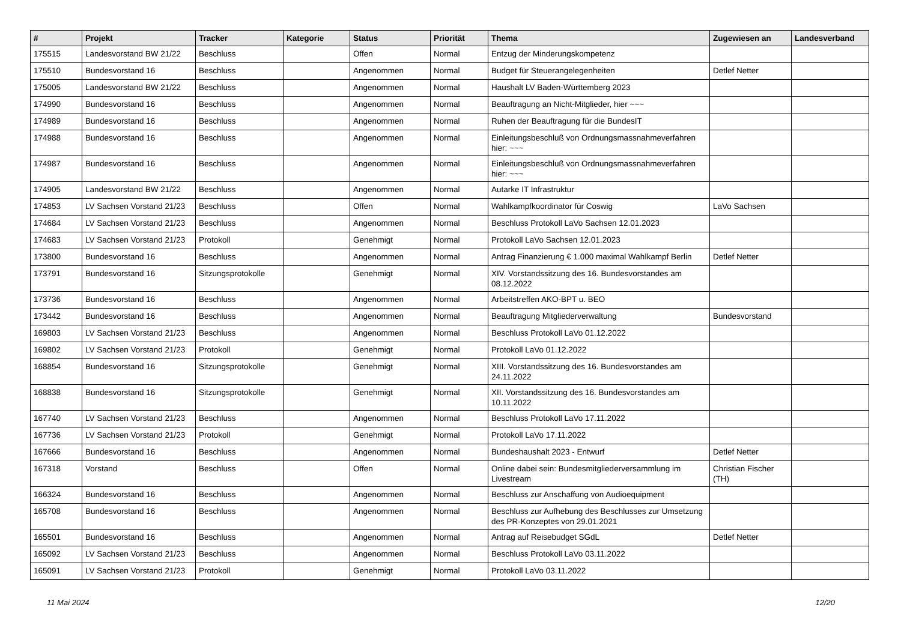| # | Projekt | Tracker | Kategorie | Status | Priorität | Thema | Zugewiesen an | Landesverband |
| --- | --- | --- | --- | --- | --- | --- | --- | --- |
| 175515 | Landesvorstand BW 21/22 | Beschluss | | Offen | Normal | Entzug der Minderungskompetenz | | |
| 175510 | Bundesvorstand 16 | Beschluss | | Angenommen | Normal | Budget für Steuerangelegenheiten | Detlef Netter | |
| 175005 | Landesvorstand BW 21/22 | Beschluss | | Angenommen | Normal | Haushalt LV Baden-Württemberg 2023 | | |
| 174990 | Bundesvorstand 16 | Beschluss | | Angenommen | Normal | Beauftragung an Nicht-Mitglieder, hier ~~~ | | |
| 174989 | Bundesvorstand 16 | Beschluss | | Angenommen | Normal | Ruhen der Beauftragung für die BundesIT | | |
| 174988 | Bundesvorstand 16 | Beschluss | | Angenommen | Normal | Einleitungsbeschluß von Ordnungsmassnahmeverfahren hier: ~~~ | | |
| 174987 | Bundesvorstand 16 | Beschluss | | Angenommen | Normal | Einleitungsbeschluß von Ordnungsmassnahmeverfahren hier: ~~~ | | |
| 174905 | Landesvorstand BW 21/22 | Beschluss | | Angenommen | Normal | Autarke IT Infrastruktur | | |
| 174853 | LV Sachsen Vorstand 21/23 | Beschluss | | Offen | Normal | Wahlkampfkoordinator für Coswig | LaVo Sachsen | |
| 174684 | LV Sachsen Vorstand 21/23 | Beschluss | | Angenommen | Normal | Beschluss Protokoll LaVo Sachsen 12.01.2023 | | |
| 174683 | LV Sachsen Vorstand 21/23 | Protokoll | | Genehmigt | Normal | Protokoll LaVo Sachsen 12.01.2023 | | |
| 173800 | Bundesvorstand 16 | Beschluss | | Angenommen | Normal | Antrag Finanzierung € 1.000 maximal Wahlkampf Berlin | Detlef Netter | |
| 173791 | Bundesvorstand 16 | Sitzungsprotokolle | | Genehmigt | Normal | XIV. Vorstandssitzung des 16. Bundesvorstandes am 08.12.2022 | | |
| 173736 | Bundesvorstand 16 | Beschluss | | Angenommen | Normal | Arbeitstreffen AKO-BPT u. BEO | | |
| 173442 | Bundesvorstand 16 | Beschluss | | Angenommen | Normal | Beauftragung Mitgliederverwaltung | Bundesvorstand | |
| 169803 | LV Sachsen Vorstand 21/23 | Beschluss | | Angenommen | Normal | Beschluss Protokoll LaVo 01.12.2022 | | |
| 169802 | LV Sachsen Vorstand 21/23 | Protokoll | | Genehmigt | Normal | Protokoll LaVo 01.12.2022 | | |
| 168854 | Bundesvorstand 16 | Sitzungsprotokolle | | Genehmigt | Normal | XIII. Vorstandssitzung des 16. Bundesvorstandes am 24.11.2022 | | |
| 168838 | Bundesvorstand 16 | Sitzungsprotokolle | | Genehmigt | Normal | XII. Vorstandssitzung des 16. Bundesvorstandes am 10.11.2022 | | |
| 167740 | LV Sachsen Vorstand 21/23 | Beschluss | | Angenommen | Normal | Beschluss Protokoll LaVo 17.11.2022 | | |
| 167736 | LV Sachsen Vorstand 21/23 | Protokoll | | Genehmigt | Normal | Protokoll LaVo 17.11.2022 | | |
| 167666 | Bundesvorstand 16 | Beschluss | | Angenommen | Normal | Bundeshaushalt 2023 - Entwurf | Detlef Netter | |
| 167318 | Vorstand | Beschluss | | Offen | Normal | Online dabei sein: Bundesmitgliederversammlung im Livestream | Christian Fischer (TH) | |
| 166324 | Bundesvorstand 16 | Beschluss | | Angenommen | Normal | Beschluss zur Anschaffung von Audioequipment | | |
| 165708 | Bundesvorstand 16 | Beschluss | | Angenommen | Normal | Beschluss zur Aufhebung des Beschlusses zur Umsetzung des PR-Konzeptes von 29.01.2021 | | |
| 165501 | Bundesvorstand 16 | Beschluss | | Angenommen | Normal | Antrag auf Reisebudget SGdL | Detlef Netter | |
| 165092 | LV Sachsen Vorstand 21/23 | Beschluss | | Angenommen | Normal | Beschluss Protokoll LaVo 03.11.2022 | | |
| 165091 | LV Sachsen Vorstand 21/23 | Protokoll | | Genehmigt | Normal | Protokoll LaVo 03.11.2022 | | |
11 Mai 2024 12/20